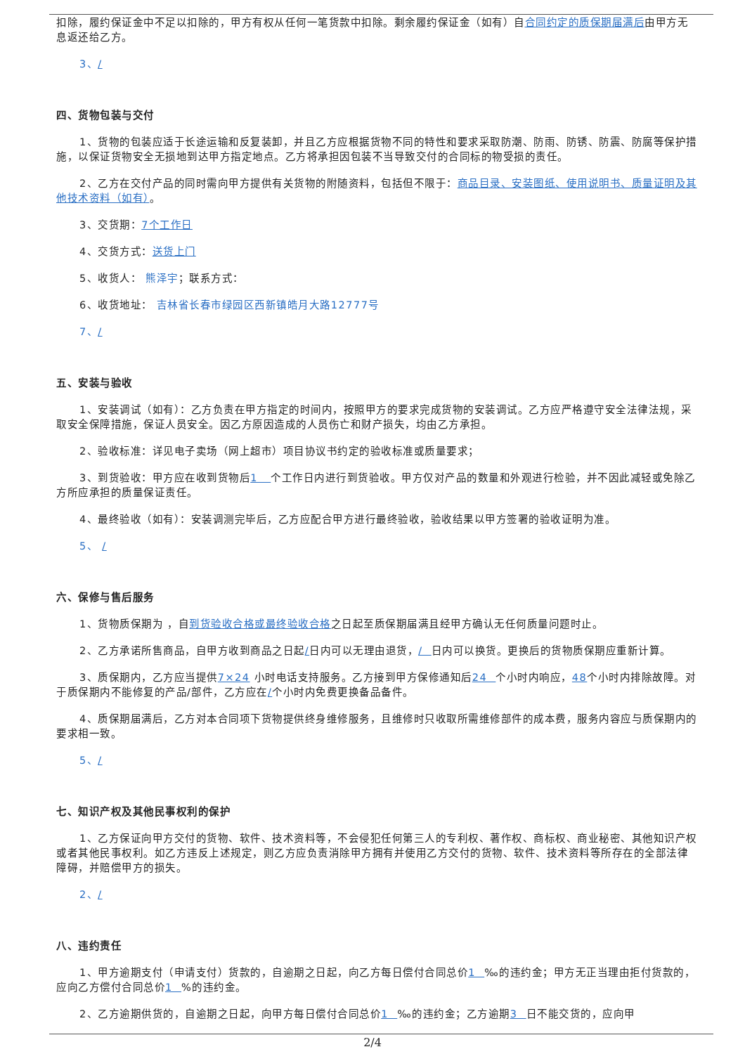扣除，履约保证金中不足以扣除的，甲方有权从任何一笔货款中扣除。剩余履约保证金（如有）自合同约定的质保期届满后由甲方无息返还给乙方。
3、/
四、货物包装与交付
1、货物的包装应适于长途运输和反复装卸，并且乙方应根据货物不同的特性和要求采取防潮、防雨、防锈、防震、防腐等保护措施，以保证货物安全无损地到达甲方指定地点。乙方将承担因包装不当导致交付的合同标的物受损的责任。
2、乙方在交付产品的同时需向甲方提供有关货物的附随资料，包括但不限于：商品目录、安装图纸、使用说明书、质量证明及其他技术资料（如有）。
3、交货期：7个工作日
4、交货方式：送货上门
5、收货人： 熊泽宇；联系方式：
6、收货地址： 吉林省长春市绿园区西新镇皓月大路12777号
7、/
五、安装与验收
1、安装调试（如有）：乙方负责在甲方指定的时间内，按照甲方的要求完成货物的安装调试。乙方应严格遵守安全法律法规，采取安全保障措施，保证人员安全。因乙方原因造成的人员伤亡和财产损失，均由乙方承担。
2、验收标准：详见电子卖场（网上超市）项目协议书约定的验收标准或质量要求；
3、到货验收：甲方应在收到货物后1 个工作日内进行到货验收。甲方仅对产品的数量和外观进行检验，并不因此减轻或免除乙方所应承担的质量保证责任。
4、最终验收（如有）：安装调测完毕后，乙方应配合甲方进行最终验收，验收结果以甲方签署的验收证明为准。
5、 /
六、保修与售后服务
1、货物质保期为 ，自到货验收合格或最终验收合格之日起至质保期届满且经甲方确认无任何质量问题时止。
2、乙方承诺所售商品，自甲方收到商品之日起/日内可以无理由退货，/ 日内可以换货。更换后的货物质保期应重新计算。
3、质保期内，乙方应当提供7×24 小时电话支持服务。乙方接到甲方保修通知后24 个小时内响应，48个小时内排除故障。对于质保期内不能修复的产品/部件，乙方应在/个小时内免费更换备品备件。
4、质保期届满后，乙方对本合同项下货物提供终身维修服务，且维修时只收取所需维修部件的成本费，服务内容应与质保期内的要求相一致。
5、/
七、知识产权及其他民事权利的保护
1、乙方保证向甲方交付的货物、软件、技术资料等，不会侵犯任何第三人的专利权、著作权、商标权、商业秘密、其他知识产权或者其他民事权利。如乙方违反上述规定，则乙方应负责消除甲方拥有并使用乙方交付的货物、软件、技术资料等所存在的全部法律障碍，并赔偿甲方的损失。
2、/
八、违约责任
1、甲方逾期支付（申请支付）货款的，自逾期之日起，向乙方每日偿付合同总价1 ‰的违约金；甲方无正当理由拒付货款的，应向乙方偿付合同总价1 %的违约金。
2、乙方逾期供货的，自逾期之日起，向甲方每日偿付合同总价1 ‰的违约金；乙方逾期3 日不能交货的，应向甲
2/4